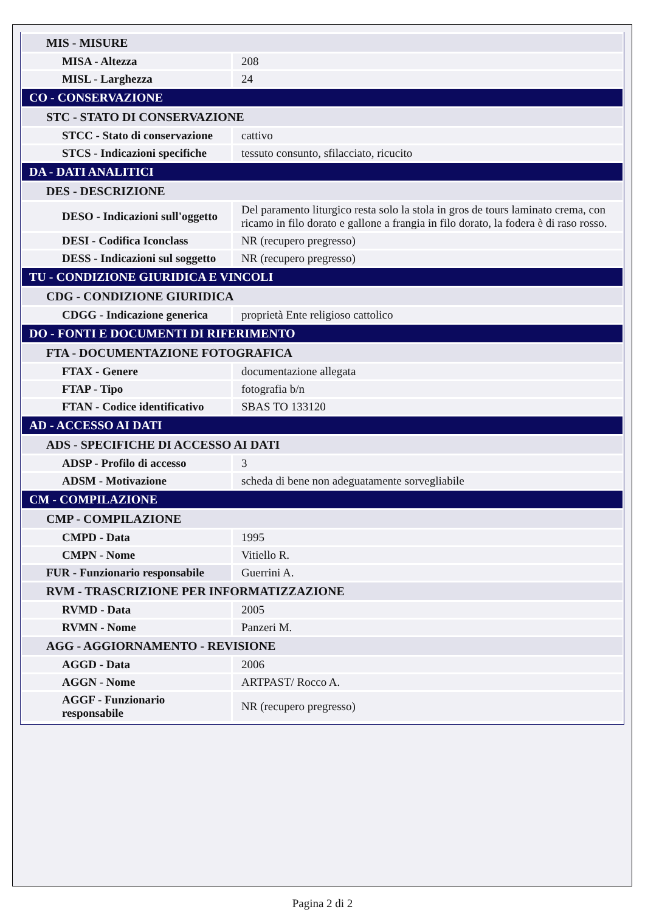| MIS - MISURE | |
| MISA - Altezza | 208 |
| MISL - Larghezza | 24 |
| CO - CONSERVAZIONE | |
| STC - STATO DI CONSERVAZIONE | |
| STCC - Stato di conservazione | cattivo |
| STCS - Indicazioni specifiche | tessuto consunto, sfilacciato, ricucito |
| DA - DATI ANALITICI | |
| DES - DESCRIZIONE | |
| DESO - Indicazioni sull'oggetto | Del paramento liturgico resta solo la stola in gros de tours laminato crema, con ricamo in filo dorato e gallone a frangia in filo dorato, la fodera è di raso rosso. |
| DESI - Codifica Iconclass | NR (recupero pregresso) |
| DESS - Indicazioni sul soggetto | NR (recupero pregresso) |
| TU - CONDIZIONE GIURIDICA E VINCOLI | |
| CDG - CONDIZIONE GIURIDICA | |
| CDGG - Indicazione generica | proprietà Ente religioso cattolico |
| DO - FONTI E DOCUMENTI DI RIFERIMENTO | |
| FTA - DOCUMENTAZIONE FOTOGRAFICA | |
| FTAX - Genere | documentazione allegata |
| FTAP - Tipo | fotografia b/n |
| FTAN - Codice identificativo | SBAS TO 133120 |
| AD - ACCESSO AI DATI | |
| ADS - SPECIFICHE DI ACCESSO AI DATI | |
| ADSP - Profilo di accesso | 3 |
| ADSM - Motivazione | scheda di bene non adeguatamente sorvegliabile |
| CM - COMPILAZIONE | |
| CMP - COMPILAZIONE | |
| CMPD - Data | 1995 |
| CMPN - Nome | Vitiello R. |
| FUR - Funzionario responsabile | Guerrini A. |
| RVM - TRASCRIZIONE PER INFORMATIZZAZIONE | |
| RVMD - Data | 2005 |
| RVMN - Nome | Panzeri M. |
| AGG - AGGIORNAMENTO - REVISIONE | |
| AGGD - Data | 2006 |
| AGGN - Nome | ARTPAST/ Rocco A. |
| AGGF - Funzionario responsabile | NR (recupero pregresso) |
Pagina 2 di 2